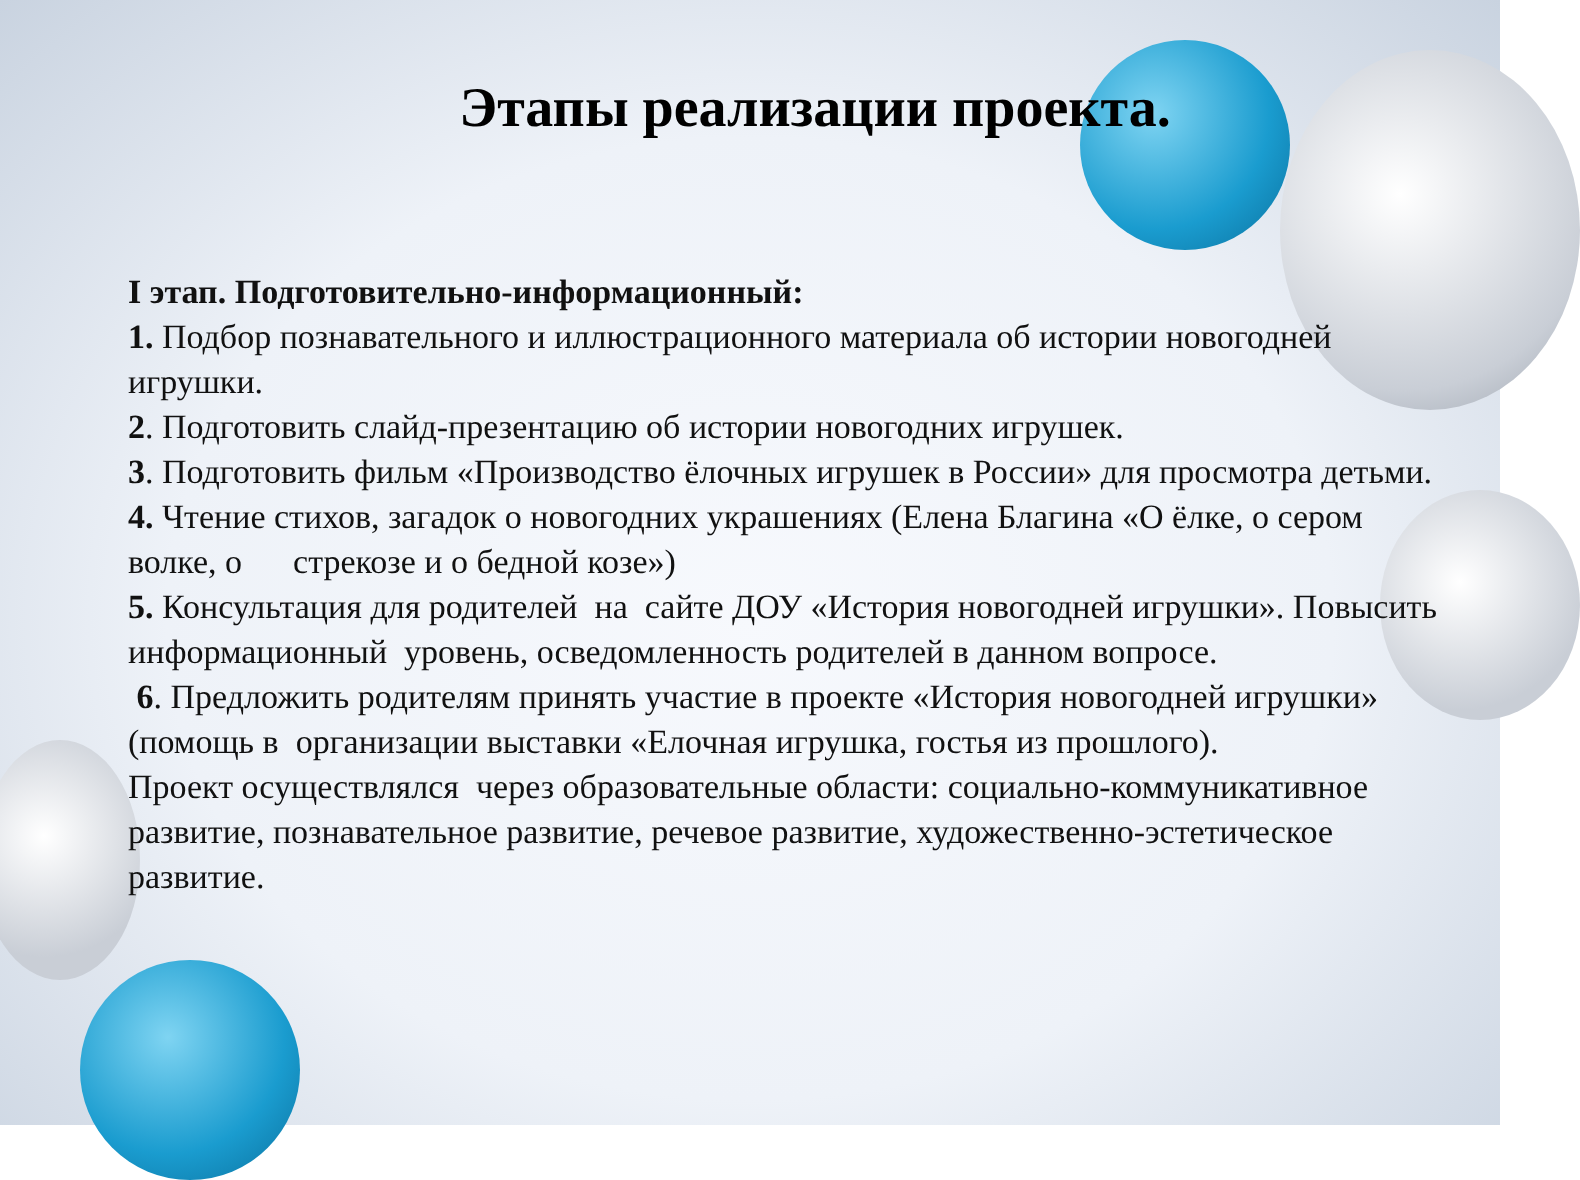Этапы реализации проекта.
I этап. Подготовительно-информационный:
1. Подбор познавательного и иллюстрационного материала об истории новогодней игрушки.
2. Подготовить слайд-презентацию об истории новогодних игрушек.
3. Подготовить фильм «Производство ёлочных игрушек в России» для просмотра детьми.
4. Чтение стихов, загадок о новогодних украшениях (Елена Благина «О ёлке, о сером волке, о стрекозе и о бедной козе»)
5. Консультация для родителей на сайте ДОУ «История новогодней игрушки». Повысить информационный уровень, осведомленность родителей в данном вопросе.
6. Предложить родителям принять участие в проекте «История новогодней игрушки» (помощь в организации выставки «Елочная игрушка, гостья из прошлого).
Проект осуществлялся через образовательные области: социально-коммуникативное развитие, познавательное развитие, речевое развитие, художественно-эстетическое развитие.